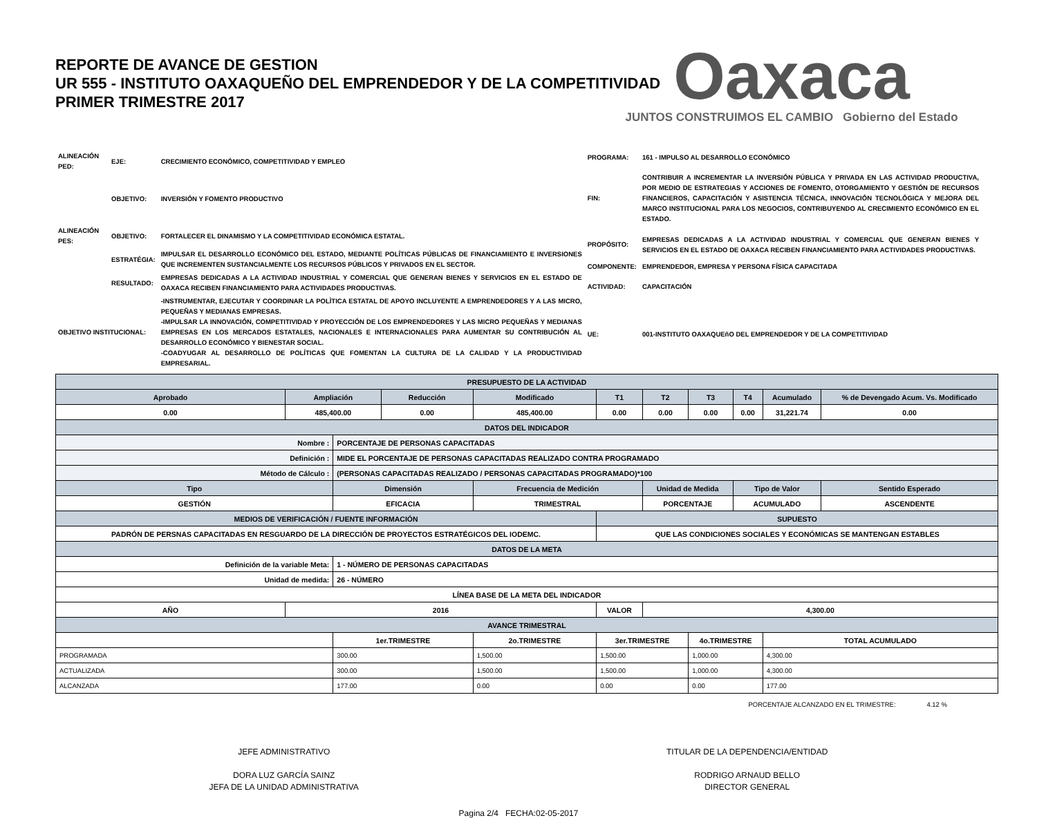REPORTE DE AVANCE DE GESTION
UR 555 - INSTITUTO OAXAQUEÑO DEL EMPRENDEDOR Y DE LA COMPETITIVIDAD
PRIMER TRIMESTRE 2017
Oaxaca
JUNTOS CONSTRUIMOS EL CAMBIO Gobierno del Estado
| ALINEACIÓN PED: | EJE: | CRECIMIENTO ECONÓMICO, COMPETITIVIDAD Y EMPLEO |
| | OBJETIVO: | INVERSIÓN Y FOMENTO PRODUCTIVO |
| ALINEACIÓN PES: | OBJETIVO: | FORTALECER EL DINAMISMO Y LA COMPETITIVIDAD ECONÓMICA ESTATAL. |
| | ESTRATÉGIA: | IMPULSAR EL DESARROLLO ECONÓMICO DEL ESTADO, MEDIANTE POLÍTICAS PÚBLICAS DE FINANCIAMIENTO E INVERSIONES QUE INCREMENTEN SUSTANCIALMENTE LOS RECURSOS PÚBLICOS Y PRIVADOS EN EL SECTOR. |
| | RESULTADO: | EMPRESAS DEDICADAS A LA ACTIVIDAD INDUSTRIAL Y COMERCIAL QUE GENERAN BIENES Y SERVICIOS EN EL ESTADO DE OAXACA RECIBEN FINANCIAMIENTO PARA ACTIVIDADES PRODUCTIVAS. |
| OBJETIVO INSTITUCIONAL: | | -INSTRUMENTAR, EJECUTAR Y COORDINAR LA POLÌTICA ESTATAL DE APOYO INCLUYENTE A EMPRENDEDORES Y A LAS MICRO, PEQUEÑAS Y MEDIANAS EMPRESAS. -IMPULSAR LA INNOVACIÓN, COMPETITIVIDAD Y PROYECCIÓN DE LOS EMPRENDEDORES Y LAS MICRO PEQUEÑAS Y MEDIANAS EMPRESAS EN LOS MERCADOS ESTATALES, NACIONALES E INTERNACIONALES PARA AUMENTAR SU CONTRIBUCIÓN AL DESARROLLO ECONÓMICO Y BIENESTAR SOCIAL. -COADYUGAR AL DESARROLLO DE POLÍTICAS QUE FOMENTAN LA CULTURA DE LA CALIDAD Y LA PRODUCTIVIDAD EMPRESARIAL. |
| PROGRAMA: | 161 - IMPULSO AL DESARROLLO ECONÓMICO |
| FIN: | CONTRIBUIR A INCREMENTAR LA INVERSIÓN PÚBLICA Y PRIVADA EN LAS ACTIVIDAD PRODUCTIVA, POR MEDIO DE ESTRATEGIAS Y ACCIONES DE FOMENTO, OTORGAMIENTO Y GESTIÓN DE RECURSOS FINANCIEROS, CAPACITACIÓN Y ASISTENCIA TÉCNICA, INNOVACIÓN TECNOLÓGICA Y MEJORA DEL MARCO INSTITUCIONAL PARA LOS NEGOCIOS, CONTRIBUYENDO AL CRECIMIENTO ECONÓMICO EN EL ESTADO. |
| PROPÓSITO: | EMPRESAS DEDICADAS A LA ACTIVIDAD INDUSTRIAL Y COMERCIAL QUE GENERAN BIENES Y SERVICIOS EN EL ESTADO DE OAXACA RECIBEN FINANCIAMIENTO PARA ACTIVIDADES PRODUCTIVAS. |
| COMPONENTE: | EMPRENDEDOR, EMPRESA Y PERSONA FÍSICA CAPACITADA |
| ACTIVIDAD: | CAPACITACIÓN |
| UE: | 001-INSTITUTO OAXAQUEñO DEL EMPRENDEDOR Y DE LA COMPETITIVIDAD |
| PRESUPUESTO DE LA ACTIVIDAD | | | | | | | | | | |
| Aprobado | Ampliación | | Reducción | Modificado | T1 | T2 | T3 | T4 | Acumulado | % de Devengado Acum. Vs. Modificado |
| 0.00 | 485,400.00 | | 0.00 | 485,400.00 | 0.00 | 0.00 | 0.00 | 0.00 | 31,221.74 | 0.00 |
| DATOS DEL INDICADOR | | | | | | | | | | |
| Nombre : | | PORCENTAJE DE PERSONAS CAPACITADAS | | | | | | | | |
| Definición : | | MIDE EL PORCENTAJE DE PERSONAS CAPACITADAS REALIZADO CONTRA PROGRAMADO | | | | | | | | |
| Método de Cálculo : | | (PERSONAS CAPACITADAS REALIZADO / PERSONAS CAPACITADAS PROGRAMADO)*100 | | | | | | | | |
| Tipo | | Dimensión | | Frecuencia de Medición | | Unidad de Medida | | Tipo de Valor | | Sentido Esperado |
| GESTIÓN | | EFICACIA | | TRIMESTRAL | | PORCENTAJE | | ACUMULADO | | ASCENDENTE |
| MEDIOS DE VERIFICACIÓN / FUENTE INFORMACIÓN | | | | | SUPUESTO | | | | | |
| PADRÓN DE PERSNAS CAPACITADAS EN RESGUARDO DE LA DIRECCIÓN DE PROYECTOS ESTRATÉGICOS DEL IODEMC. | | | | | QUE LAS CONDICIONES SOCIALES Y ECONÓMICAS SE MANTENGAN ESTABLES | | | | | |
| DATOS DE LA META | | | | | | | | | | |
| Definición de la variable Meta: | | 1 - NÚMERO DE PERSONAS CAPACITADAS | | | | | | | | |
| Unidad de medida: | | 26 - NÚMERO | | | | | | | | |
| LÍNEA BASE DE LA META DEL INDICADOR | | | | | | | | | | |
| AÑO | 2016 | | | | VALOR | 4,300.00 | | | | |
| AVANCE TRIMESTRAL | | | | | | | | | | |
| | | 1er.TRIMESTRE | | 2o.TRIMESTRE | 3er.TRIMESTRE | | 4o.TRIMESTRE | | TOTAL ACUMULADO | |
| PROGRAMADA | | 300.00 | | 1,500.00 | 1,500.00 | | 1,000.00 | | 4,300.00 | |
| ACTUALIZADA | | 300.00 | | 1,500.00 | 1,500.00 | | 1,000.00 | | 4,300.00 | |
| ALCANZADA | | 177.00 | | 0.00 | 0.00 | | 0.00 | | 177.00 | |
PORCENTAJE ALCANZADO EN EL TRIMESTRE: 4.12 %
JEFE ADMINISTRATIVO
DORA LUZ GARCÍA SAINZ
JEFA DE LA UNIDAD ADMINISTRATIVA
TITULAR DE LA DEPENDENCIA/ENTIDAD
RODRIGO ARNAUD BELLO
DIRECTOR GENERAL
Pagina 2/4 FECHA:02-05-2017